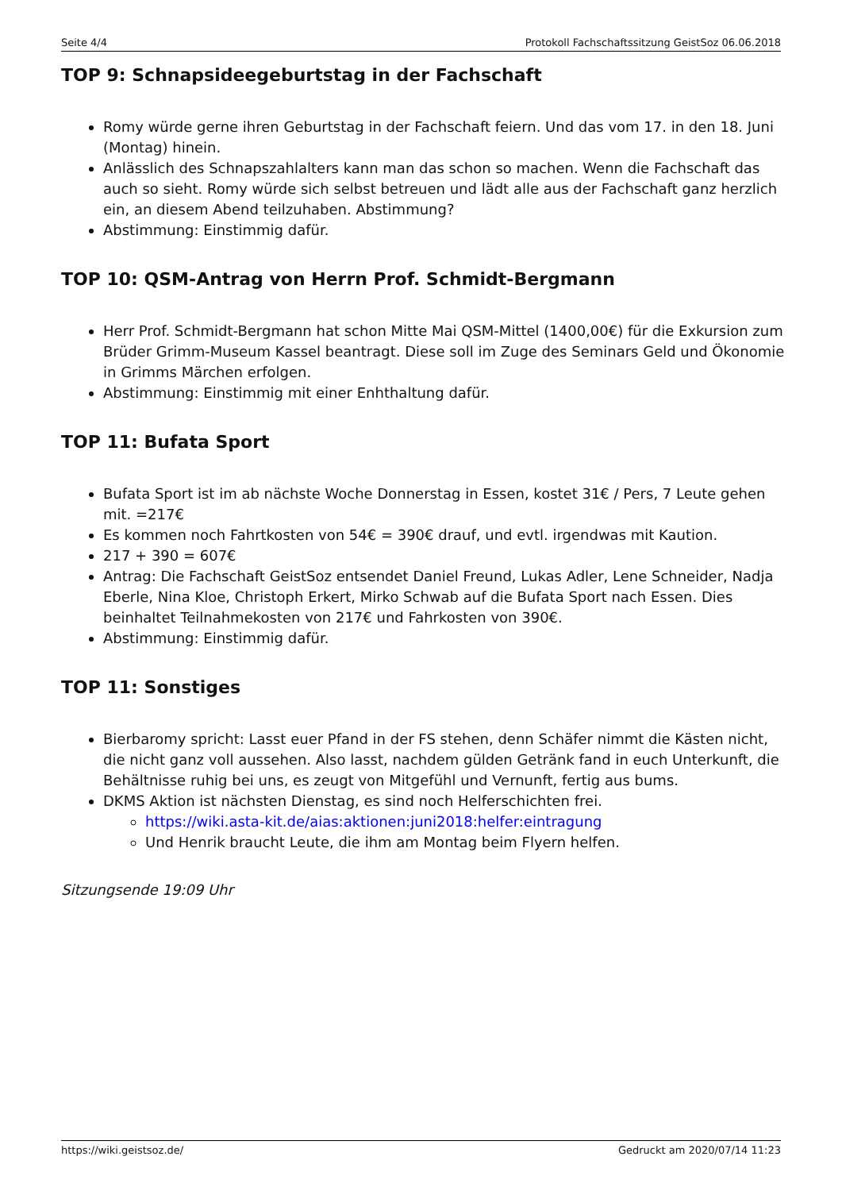Seite 4/4 Protokoll Fachschaftssitzung GeistSoz 06.06.2018
TOP 9: Schnapsideegeburtstag in der Fachschaft
Romy würde gerne ihren Geburtstag in der Fachschaft feiern. Und das vom 17. in den 18. Juni (Montag) hinein.
Anlässlich des Schnapszahlalters kann man das schon so machen. Wenn die Fachschaft das auch so sieht. Romy würde sich selbst betreuen und lädt alle aus der Fachschaft ganz herzlich ein, an diesem Abend teilzuhaben. Abstimmung?
Abstimmung: Einstimmig dafür.
TOP 10: QSM-Antrag von Herrn Prof. Schmidt-Bergmann
Herr Prof. Schmidt-Bergmann hat schon Mitte Mai QSM-Mittel (1400,00€) für die Exkursion zum Brüder Grimm-Museum Kassel beantragt. Diese soll im Zuge des Seminars Geld und Ökonomie in Grimms Märchen erfolgen.
Abstimmung: Einstimmig mit einer Enhthaltung dafür.
TOP 11: Bufata Sport
Bufata Sport ist im ab nächste Woche Donnerstag in Essen, kostet 31€ / Pers, 7 Leute gehen mit. =217€
Es kommen noch Fahrtkosten von 54€ = 390€ drauf, und evtl. irgendwas mit Kaution.
217 + 390 = 607€
Antrag: Die Fachschaft GeistSoz entsendet Daniel Freund, Lukas Adler, Lene Schneider, Nadja Eberle, Nina Kloe, Christoph Erkert, Mirko Schwab auf die Bufata Sport nach Essen. Dies beinhaltet Teilnahmekosten von 217€ und Fahrkosten von 390€.
Abstimmung: Einstimmig dafür.
TOP 11: Sonstiges
Bierbaromy spricht: Lasst euer Pfand in der FS stehen, denn Schäfer nimmt die Kästen nicht, die nicht ganz voll aussehen. Also lasst, nachdem gülden Getränk fand in euch Unterkunft, die Behältnisse ruhig bei uns, es zeugt von Mitgefühl und Vernunft, fertig aus bums.
DKMS Aktion ist nächsten Dienstag, es sind noch Helferschichten frei.
https://wiki.asta-kit.de/aias:aktionen:juni2018:helfer:eintragung
Und Henrik braucht Leute, die ihm am Montag beim Flyern helfen.
Sitzungsende 19:09 Uhr
https://wiki.geistsoz.de/ Gedruckt am 2020/07/14 11:23